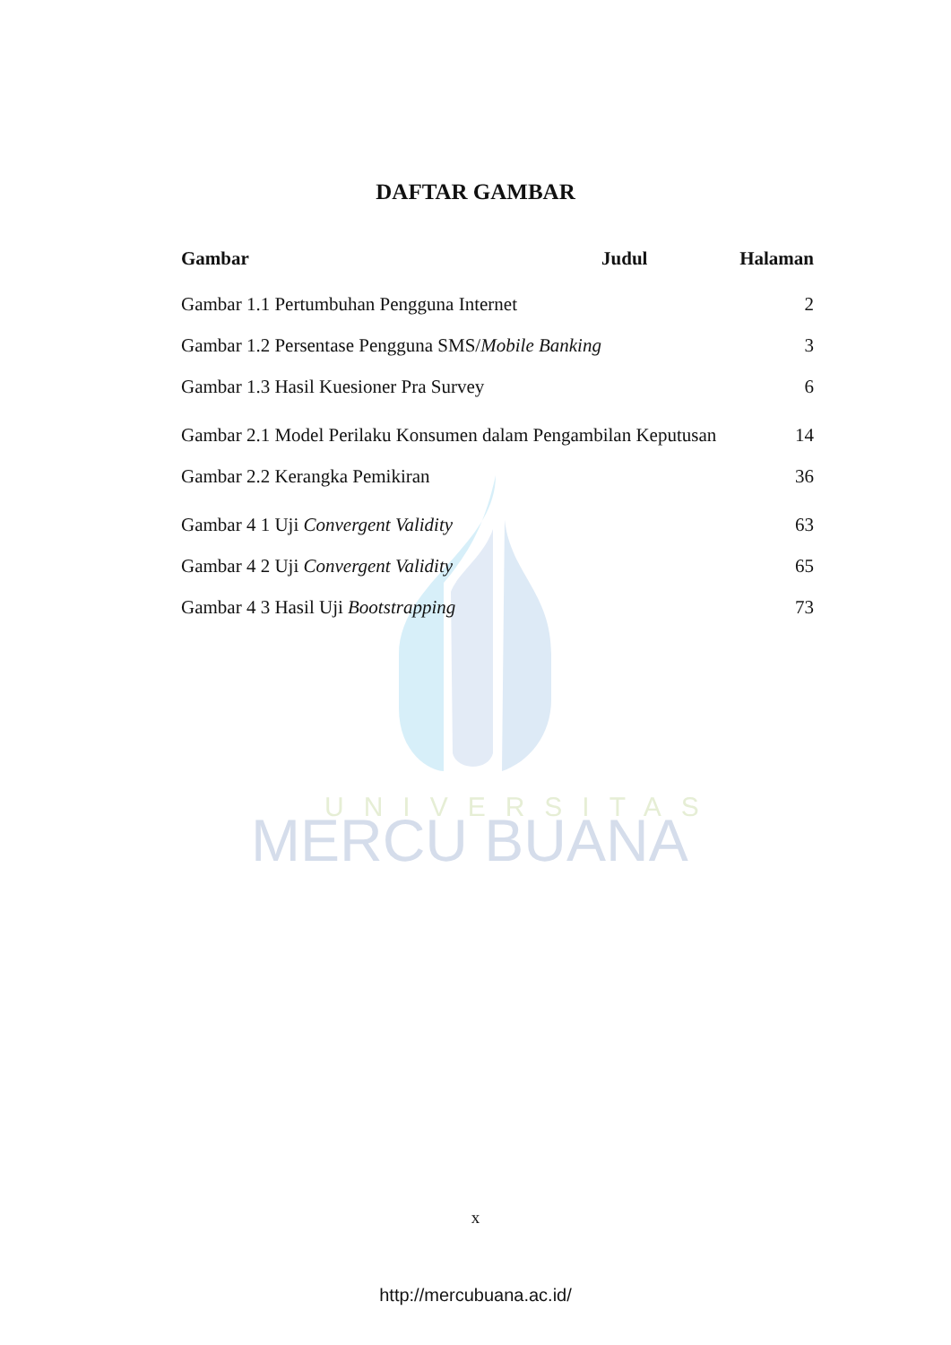UNIVERSITAS
MERCU BUANA
DAFTAR GAMBAR
| Gambar | Judul | Halaman |
| --- | --- | --- |
| Gambar 1.1 Pertumbuhan Pengguna Internet | | 2 |
| Gambar 1.2 Persentase Pengguna SMS/ Mobile Banking | | 3 |
| Gambar 1.3 Hasil Kuesioner Pra Survey | | 6 |
| Gambar 2.1 Model Perilaku Konsumen dalam Pengambilan Keputusan | | 14 |
| Gambar 2.2 Kerangka Pemikiran | | 36 |
| Gambar 4 1 Uji Convergent Validity | | 63 |
| Gambar 4 2 Uji Convergent Validity | | 65 |
| Gambar 4 3 Hasil Uji Bootstrapping | | 73 |
x
http://mercubuana.ac.id/